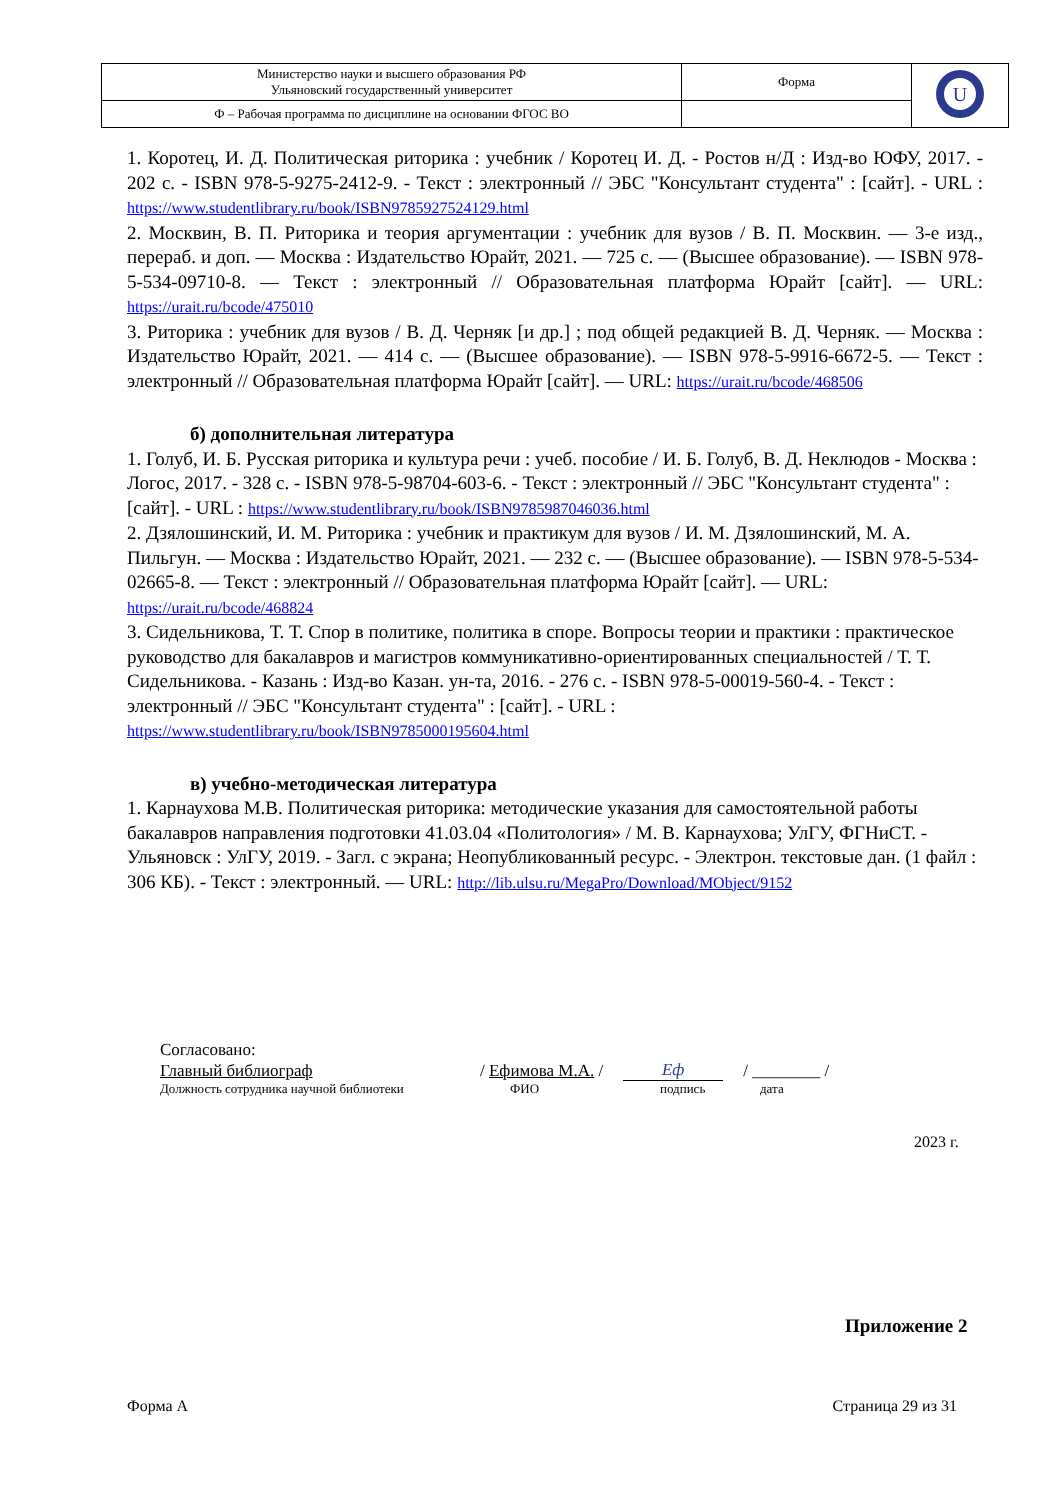| Министерство науки и высшего образования РФ Ульяновский государственный университет | Форма | U |
| Ф – Рабочая программа по дисциплине на основании ФГОС ВО | | |
1. Коротец, И. Д. Политическая риторика : учебник / Коротец И. Д. - Ростов н/Д : Изд-во ЮФУ, 2017. - 202 с. - ISBN 978-5-9275-2412-9. - Текст : электронный // ЭБС "Консультант студента" : [сайт]. - URL : https://www.studentlibrary.ru/book/ISBN9785927524129.html
2. Москвин, В. П. Риторика и теория аргументации : учебник для вузов / В. П. Москвин. — 3-е изд., перераб. и доп. — Москва : Издательство Юрайт, 2021. — 725 с. — (Высшее образование). — ISBN 978-5-534-09710-8. — Текст : электронный // Образовательная платформа Юрайт [сайт]. — URL: https://urait.ru/bcode/475010
3. Риторика : учебник для вузов / В. Д. Черняк [и др.] ; под общей редакцией В. Д. Черняк. — Москва : Издательство Юрайт, 2021. — 414 с. — (Высшее образование). — ISBN 978-5-9916-6672-5. — Текст : электронный // Образовательная платформа Юрайт [сайт]. — URL: https://urait.ru/bcode/468506
б) дополнительная литература
1. Голуб, И. Б. Русская риторика и культура речи : учеб. пособие / И. Б. Голуб, В. Д. Неклюдов - Москва : Логос, 2017. - 328 с. - ISBN 978-5-98704-603-6. - Текст : электронный // ЭБС "Консультант студента" : [сайт]. - URL : https://www.studentlibrary.ru/book/ISBN9785987046036.html
2. Дзялошинский, И. М. Риторика : учебник и практикум для вузов / И. М. Дзялошинский, М. А. Пильгун. — Москва : Издательство Юрайт, 2021. — 232 с. — (Высшее образование). — ISBN 978-5-534-02665-8. — Текст : электронный // Образовательная платформа Юрайт [сайт]. — URL: https://urait.ru/bcode/468824
3. Сидельникова, Т. Т. Спор в политике, политика в споре. Вопросы теории и практики : практическое руководство для бакалавров и магистров коммуникативно-ориентированных специальностей / Т. Т. Сидельникова. - Казань : Изд-во Казан. ун-та, 2016. - 276 с. - ISBN 978-5-00019-560-4. - Текст : электронный // ЭБС "Консультант студента" : [сайт]. - URL : https://www.studentlibrary.ru/book/ISBN9785000195604.html
в) учебно-методическая литература
1. Карнаухова М.В. Политическая риторика: методические указания для самостоятельной работы бакалавров направления подготовки 41.03.04 «Политология» / М. В. Карнаухова; УлГУ, ФГНиСТ. - Ульяновск : УлГУ, 2019. - Загл. с экрана; Неопубликованный ресурс. - Электрон. текстовые дан. (1 файл : 306 КБ). - Текст : электронный. — URL: http://lib.ulsu.ru/MegaPro/Download/MObject/9152
Согласовано:
Главный библиограф / Ефимова М.А. / Еф / ________ /
Должность сотрудника научной библиотеки ФИО подпись дата
2023 г.
Приложение 2
Форма А Страница 29 из 31